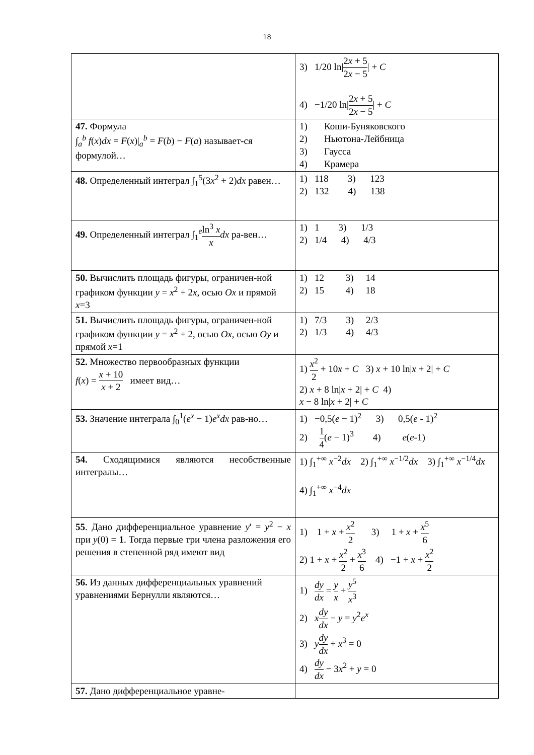18
| | 3) 1/20 ln/ 2 x + 5 2 x − 5 / + C 4) −1/20 ln/ 2 x + 5 2 x − 5 / + C |
| 47. Формула ∫<sub>a</sub><sup>b</sup> f ( x ) dx = F ( x )/<sub>a</sub><sup>b</sup> = F ( b ) − F ( a ) называет-ся формулой… | 1) Коши-Буняковского 2) Ньютона-Лейбница 3) Гаусса 4) Крамера |
| 48. Определенный интеграл ∫<sub>1</sub><sup>5</sup>(3 x<sup>2</sup> + 2) dx равен… | 1) 118 3) 123 2) 132 4) 138 |
| 49. Определенный интеграл ∫<sub>1</sub><sup>e</sup> ln<sup>3</sup> x x dx ра-вен… | 1) 1 3) 1/3 2) 1/4 4) 4/3 |
| 50. Вычислить площадь фигуры, ограничен-ной графиком функции y = x<sup>2</sup> + 2 x , осью Ox и прямой x =3 | 1) 12 3) 14 2) 15 4) 18 |
| 51. Вычислить площадь фигуры, ограничен-ной графиком функции y = x<sup>2</sup> + 2, осью Ox , осью Oy и прямой x =1 | 1) 7/3 3) 2/3 2) 1/3 4) 4/3 |
| 52. Множество первообразных функции f ( x ) = x + 10 x + 2 имеет вид… | 1) x<sup>2</sup> 2 + 10 x + C 3) x + 10 ln/ x + 2/ + C 2) x + 8 ln/ x + 2/ + C 4) x − 8 ln/ x + 2/ + C |
| 53. Значение интеграла ∫<sub>0</sub><sup>1</sup>( e<sup>x</sup> − 1) e<sup>x</sup> dx рав-но… | 1) −0,5( e − 1)<sup>2</sup> 3) 0,5( e - 1)<sup>2</sup> 2) 1 4 ( e − 1)<sup>3</sup> 4) e ( e -1) |
| 54. Сходящимися являются несобственные интегралы… | 1) ∫<sub>1</sub><sup>+∞</sup> x<sup>−2</sup> dx 2) ∫<sub>1</sub><sup>+∞</sup> x<sup>−1/2</sup> dx 3) ∫<sub>1</sub><sup>+∞</sup> x<sup>−1/4</sup> dx 4) ∫<sub>1</sub><sup>+∞</sup> x<sup>−4</sup> dx |
| 55 . Дано дифференциальное уравнение y ' = y<sup>2</sup> − x при y (0) = 1 . Тогда первые три члена разложения его решения в степенной ряд имеют вид | 1) 1 + x + x<sup>2</sup> 2 3) 1 + x + x<sup>5</sup> 6 2) 1 + x + x<sup>2</sup> 2 + x<sup>3</sup> 6 4) −1 + x + x<sup>2</sup> 2 |
| 56. Из данных дифференциальных уравнений уравнениями Бернулли являются… | 1) dy dx = y x + y<sup>5</sup> x<sup>3</sup> 2) x dy dx − y = y<sup>2</sup> e<sup>x</sup> 3) y dy dx + x<sup>3</sup> = 0 4) dy dx − 3 x<sup>2</sup> + y = 0 |
| 57. Дано дифференциальное уравне- | |